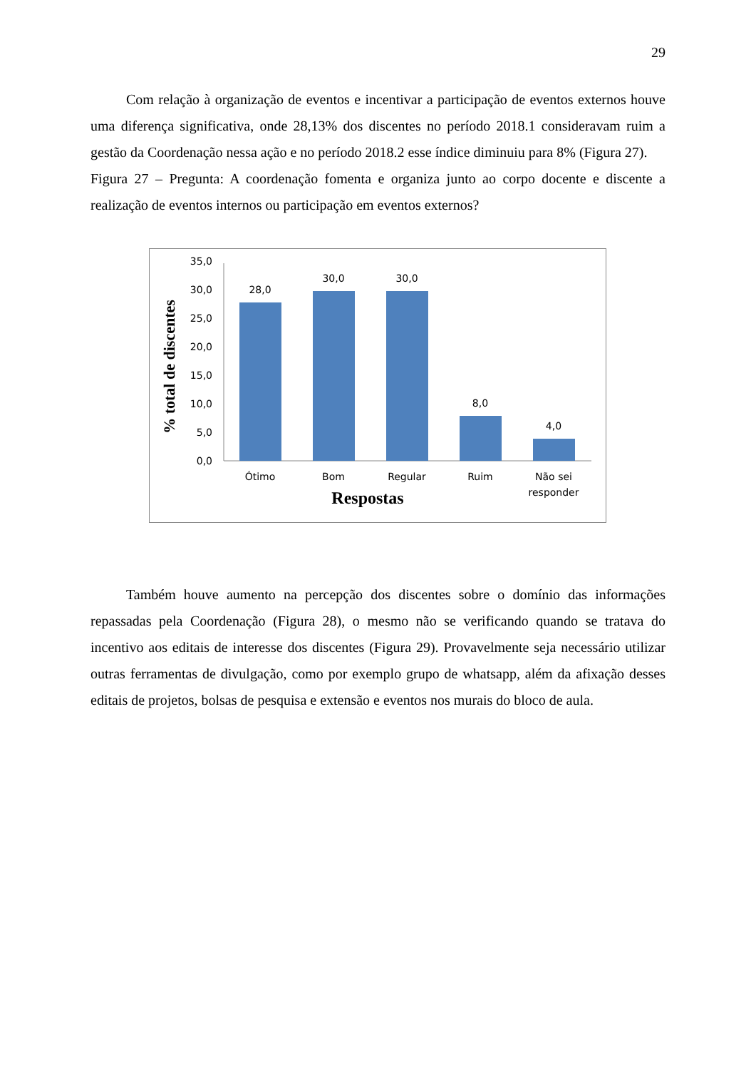29
Com relação à organização de eventos e incentivar a participação de eventos externos houve uma diferença significativa, onde 28,13% dos discentes no período 2018.1 consideravam ruim a gestão da Coordenação nessa ação e no período 2018.2 esse índice diminuiu para 8% (Figura 27).
Figura 27 – Pregunta: A coordenação fomenta e organiza junto ao corpo docente e discente a realização de eventos internos ou participação em eventos externos?
% total de discentes
0,0
5,0
10,0
15,0
20,0
25,0
30,0
35,0
28,0
30,0
30,0
8,0
4,0
Ótimo
Bom
Regular
Ruim
Não sei
responder
Respostas
Também houve aumento na percepção dos discentes sobre o domínio das informações repassadas pela Coordenação (Figura 28), o mesmo não se verificando quando se tratava do incentivo aos editais de interesse dos discentes (Figura 29). Provavelmente seja necessário utilizar outras ferramentas de divulgação, como por exemplo grupo de whatsapp, além da afixação desses editais de projetos, bolsas de pesquisa e extensão e eventos nos murais do bloco de aula.